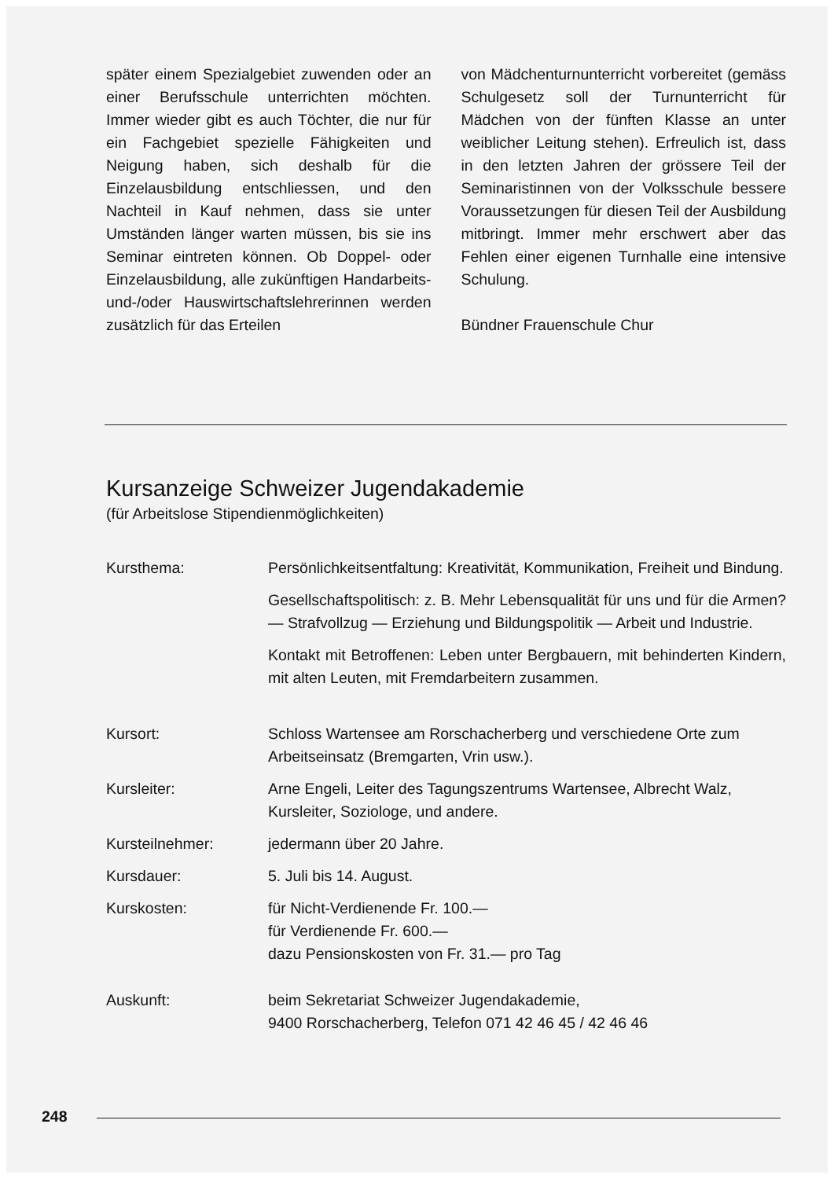später einem Spezialgebiet zuwenden oder an einer Berufsschule unterrichten möchten. Immer wieder gibt es auch Töchter, die nur für ein Fachgebiet spezielle Fähigkeiten und Neigung haben, sich deshalb für die Einzelausbildung entschliessen, und den Nachteil in Kauf nehmen, dass sie unter Umständen länger warten müssen, bis sie ins Seminar eintreten können. Ob Doppel- oder Einzelausbildung, alle zukünftigen Handarbeits- und-/oder Hauswirtschaftslehrerinnen werden zusätzlich für das Erteilen
von Mädchenturnunterricht vorbereitet (gemäss Schulgesetz soll der Turnunterricht für Mädchen von der fünften Klasse an unter weiblicher Leitung stehen). Erfreulich ist, dass in den letzten Jahren der grössere Teil der Seminaristinnen von der Volksschule bessere Voraussetzungen für diesen Teil der Ausbildung mitbringt. Immer mehr erschwert aber das Fehlen einer eigenen Turnhalle eine intensive Schulung.
Bündner Frauenschule Chur
Kursanzeige Schweizer Jugendakademie
(für Arbeitslose Stipendienmöglichkeiten)
| Kursthema: | Persönlichkeitsentfaltung: Kreativität, Kommunikation, Freiheit und Bindung. Gesellschaftspolitisch: z. B. Mehr Lebensqualität für uns und für die Armen? — Strafvollzug — Erziehung und Bildungspolitik — Arbeit und Industrie. Kontakt mit Betroffenen: Leben unter Bergbauern, mit behinderten Kindern, mit alten Leuten, mit Fremdarbeitern zusammen. |
| Kursort: | Schloss Wartensee am Rorschacherberg und verschiedene Orte zum Arbeitseinsatz (Bremgarten, Vrin usw.). |
| Kursleiter: | Arne Engeli, Leiter des Tagungszentrums Wartensee, Albrecht Walz, Kursleiter, Soziologe, und andere. |
| Kursteilnehmer: | jedermann über 20 Jahre. |
| Kursdauer: | 5. Juli bis 14. August. |
| Kurskosten: | für Nicht-Verdienende Fr. 100.— für Verdienende Fr. 600.— dazu Pensionskosten von Fr. 31.— pro Tag |
| Auskunft: | beim Sekretariat Schweizer Jugendakademie, 9400 Rorschacherberg, Telefon 071 42 46 45 / 42 46 46 |
248